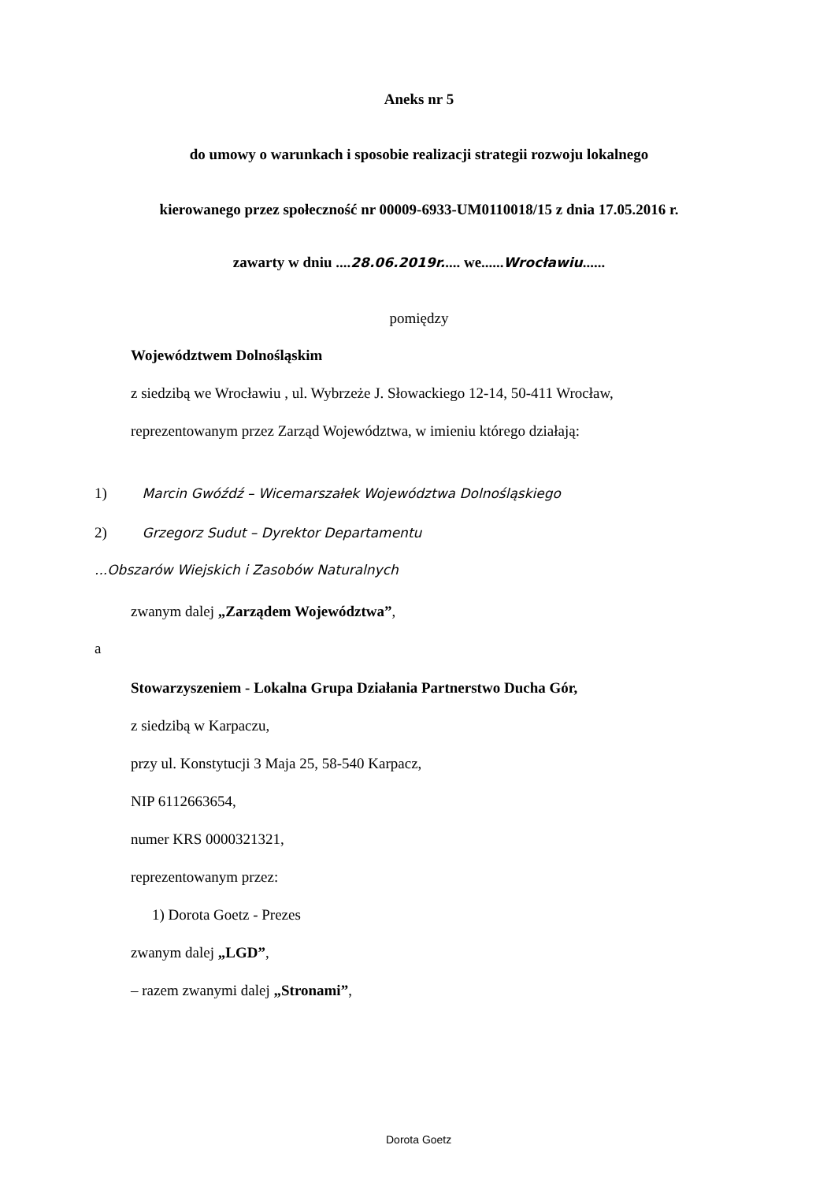Aneks nr 5
do umowy o warunkach i sposobie realizacji strategii rozwoju lokalnego
kierowanego przez społeczność nr 00009-6933-UM0110018/15 z dnia 17.05.2016 r.
zawarty w dniu ....28.06.2019r..... we......Wrocławiu......
pomiędzy
Województwem Dolnośląskim
z siedzibą we Wrocławiu , ul. Wybrzeże J. Słowackiego 12-14, 50-411 Wrocław,
reprezentowanym przez Zarząd Województwa, w imieniu którego działają:
1) Marcin Gwóźdź – Wicemarszałek Województwa Dolnośląskiego
2) Grzegorz Sudut – Dyrektor Departamentu
...Obszarów Wiejskich i Zasobów Naturalnych
zwanym dalej „Zarządem Województwa”,
a
Stowarzyszeniem - Lokalna Grupa Działania Partnerstwo Ducha Gór,
z siedzibą w Karpaczu,
przy ul. Konstytucji 3 Maja 25, 58-540 Karpacz,
NIP 6112663654,
numer KRS 0000321321,
reprezentowanym przez:
1) Dorota Goetz - Prezes
zwanym dalej „LGD”,
– razem zwanymi dalej „Stronami”,
Dorota Goetz